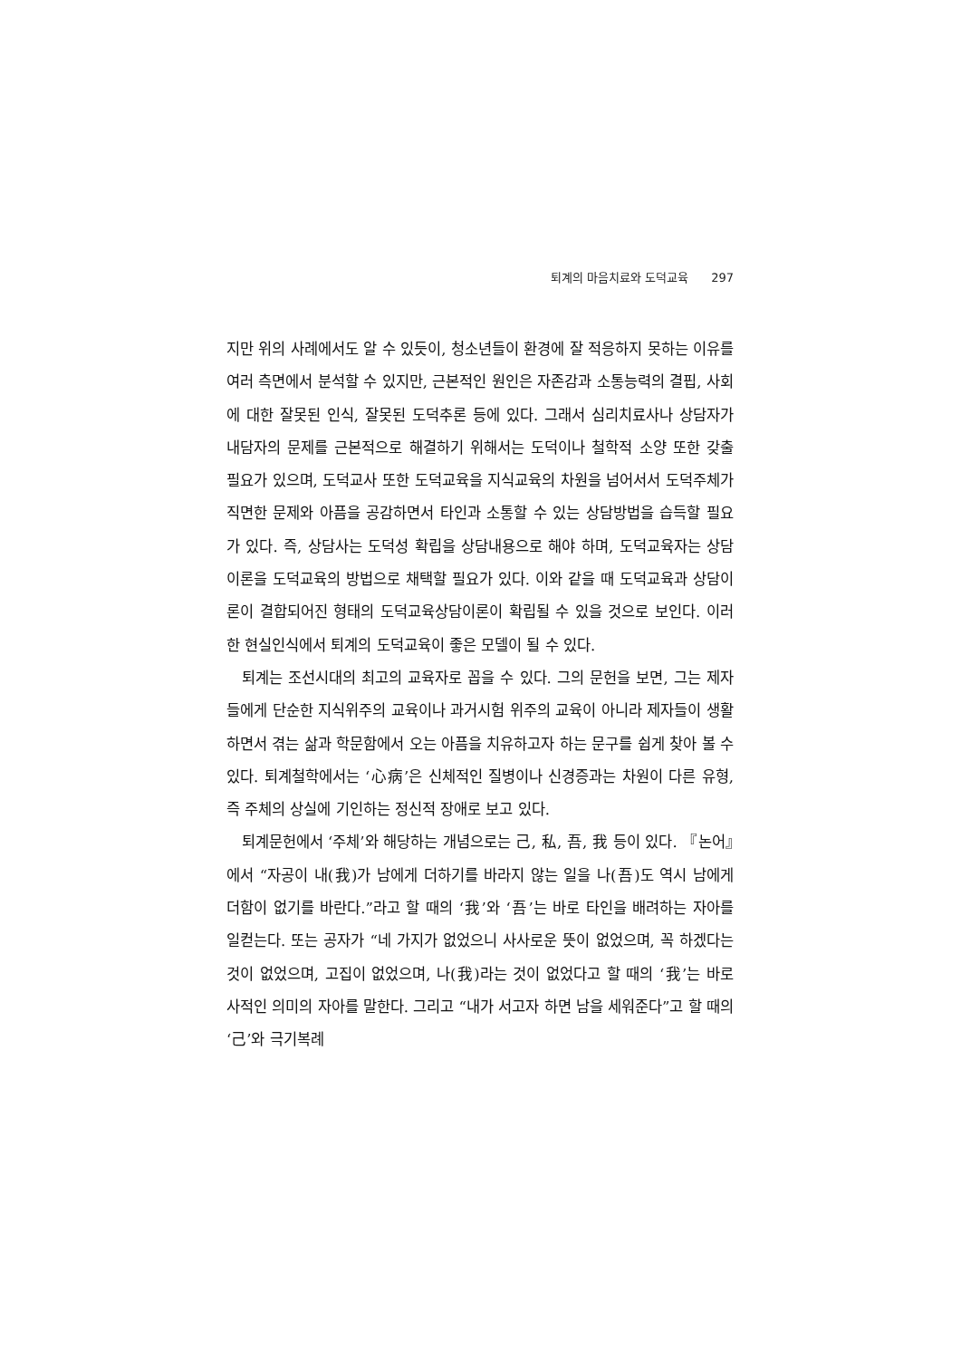퇴계의 마음치료와 도덕교육 297
지만 위의 사례에서도 알 수 있듯이, 청소년들이 환경에 잘 적응하지 못하는 이유를 여러 측면에서 분석할 수 있지만, 근본적인 원인은 자존감과 소통능력의 결핍, 사회에 대한 잘못된 인식, 잘못된 도덕추론 등에 있다. 그래서 심리치료사나 상담자가 내담자의 문제를 근본적으로 해결하기 위해서는 도덕이나 철학적 소양 또한 갖출 필요가 있으며, 도덕교사 또한 도덕교육을 지식교육의 차원을 넘어서서 도덕주체가 직면한 문제와 아픔을 공감하면서 타인과 소통할 수 있는 상담방법을 습득할 필요가 있다. 즉, 상담사는 도덕성 확립을 상담내용으로 해야 하며, 도덕교육자는 상담이론을 도덕교육의 방법으로 채택할 필요가 있다. 이와 같을 때 도덕교육과 상담이론이 결합되어진 형태의 도덕교육상담이론이 확립될 수 있을 것으로 보인다. 이러한 현실인식에서 퇴계의 도덕교육이 좋은 모델이 될 수 있다.
퇴계는 조선시대의 최고의 교육자로 꼽을 수 있다. 그의 문헌을 보면, 그는 제자들에게 단순한 지식위주의 교육이나 과거시험 위주의 교육이 아니라 제자들이 생활하면서 겪는 삶과 학문함에서 오는 아픔을 치유하고자 하는 문구를 쉽게 찾아 볼 수 있다. 퇴계철학에서는 ‘心病’은 신체적인 질병이나 신경증과는 차원이 다른 유형, 즉 주체의 상실에 기인하는 정신적 장애로 보고 있다.
퇴계문헌에서 ‘주체’와 해당하는 개념으로는 己, 私, 吾, 我 등이 있다. 『논어』에서 “자공이 내(我)가 남에게 더하기를 바라지 않는 일을 나(吾)도 역시 남에게 더함이 없기를 바란다.”라고 할 때의 ‘我’와 ‘吾’는 바로 타인을 배려하는 자아를 일컫는다. 또는 공자가 “네 가지가 없었으니 사사로운 뜻이 없었으며, 꼭 하겠다는 것이 없었으며, 고집이 없었으며, 나(我)라는 것이 없었다고 할 때의 ‘我’는 바로 사적인 의미의 자아를 말한다. 그리고 “내가 서고자 하면 남을 세워준다”고 할 때의 ‘己’와 극기복례